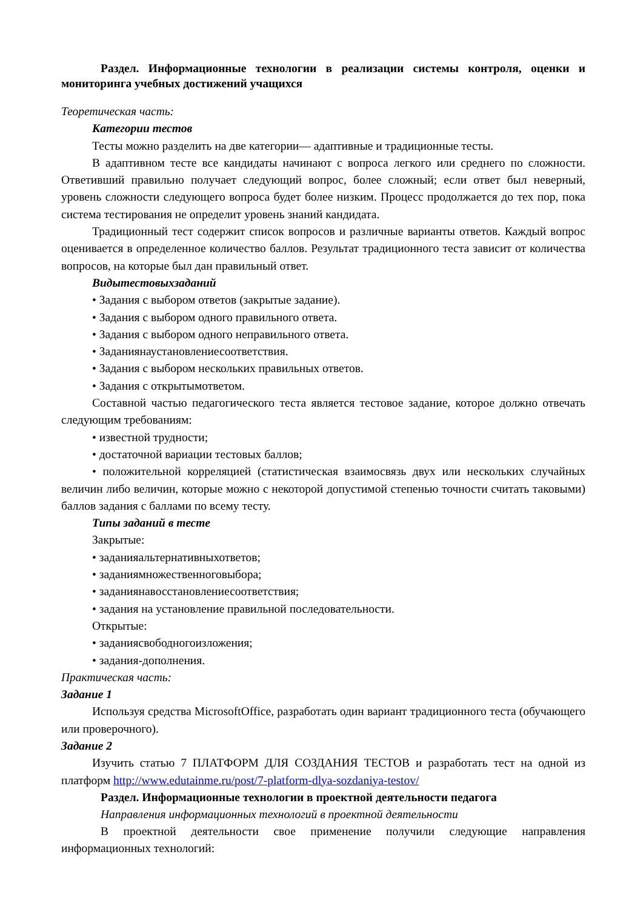Раздел. Информационные технологии в реализации системы контроля, оценки и мониторинга учебных достижений учащихся
Теоретическая часть:
Категории тестов
Тесты можно разделить на две категории— адаптивные и традиционные тесты.
В адаптивном тесте все кандидаты начинают с вопроса легкого или среднего по сложности. Ответивший правильно получает следующий вопрос, более сложный; если ответ был неверный, уровень сложности следующего вопроса будет более низким. Процесс продолжается до тех пор, пока система тестирования не определит уровень знаний кандидата.
Традиционный тест содержит список вопросов и различные варианты ответов. Каждый вопрос оценивается в определенное количество баллов. Результат традиционного теста зависит от количества вопросов, на которые был дан правильный ответ.
Видытестовыхзаданий
• Задания с выбором ответов (закрытые задание).
• Задания с выбором одного правильного ответа.
• Задания с выбором одного неправильного ответа.
• Заданиянаустановлениесоответствия.
• Задания с выбором нескольких правильных ответов.
• Задания с открытымответом.
Составной частью педагогического теста является тестовое задание, которое должно отвечать следующим требованиям:
• известной трудности;
• достаточной вариации тестовых баллов;
• положительной корреляцией (статистическая взаимосвязь двух или нескольких случайных величин либо величин, которые можно с некоторой допустимой степенью точности считать таковыми) баллов задания с баллами по всему тесту.
Типы заданий в тесте
Закрытые:
• заданияальтернативныхответов;
• заданиямножественноговыбора;
• заданиянавосстановлениесоответствия;
• задания на установление правильной последовательности.
Открытые:
• заданиясвободногоизложения;
• задания-дополнения.
Практическая часть:
Задание 1
Используя средства MicrosoftOffice, разработать один вариант традиционного теста (обучающего или проверочного).
Задание 2
Изучить статью 7 ПЛАТФОРМ ДЛЯ СОЗДАНИЯ ТЕСТОВ и разработать тест на одной из платформ http://www.edutainme.ru/post/7-platform-dlya-sozdaniya-testov/
Раздел. Информационные технологии в проектной деятельности педагога
Направления информационных технологий в проектной деятельности
В проектной деятельности свое применение получили следующие направления информационных технологий: